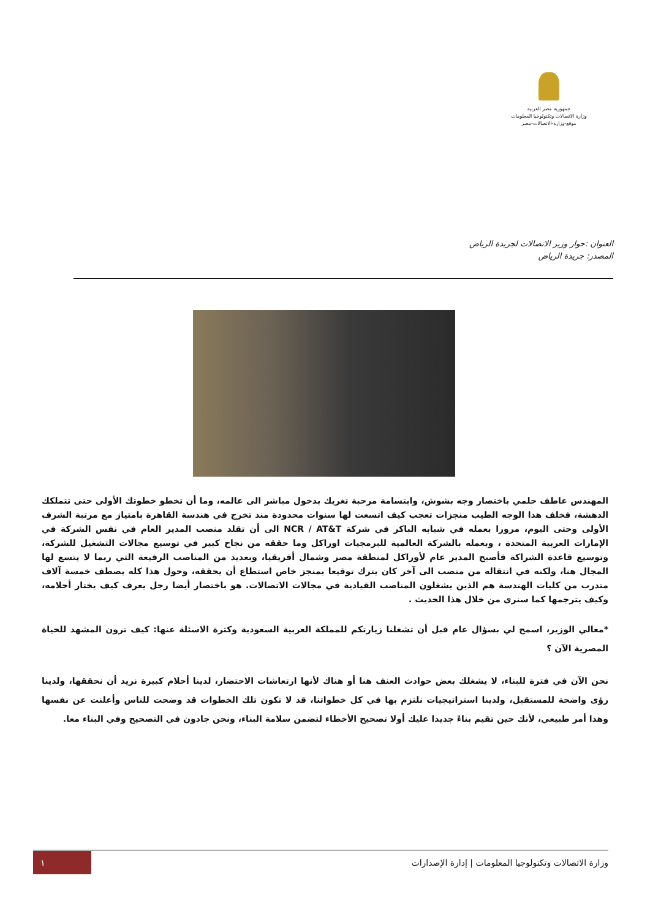جمهورية مصر العربية
وزارة الاتصالات وتكنولوجيا المعلومات
موقع-وزارة-الاتصالات-مصر
العنوان :حوار وزير الاتصالات لجريدة الرياض
المصدر: جريدة الرياض
المهندس عاطف حلمي باختصار وجه بشوش، وابتسامة مرحبة تغريك بدخول مباشر الى عالمه، وما أن تخطو خطوتك الأولى حتى تتملكك الدهشة، فخلف هذا الوجه الطيب منجزات تعجب كيف اتسعت لها سنوات محدودة منذ تخرج في هندسة القاهرة بامتياز مع مرتبة الشرف الأولى وحتى اليوم، مرورا بعمله في شبابه الباكر في شركة NCR / AT&T الى أن تقلد منصب المدير العام في نفس الشركة في الإمارات العربية المتحدة ، وبعمله بالشركة العالمية للبرمجيات اوراكل وما حققه من نجاح كبير في توسيع مجالات التشغيل للشركة، وتوسيع قاعدة الشراكة فأصبح المدير عام لأوراكل لمنطقة مصر وشمال أفريقيا، وبعديد من المناصب الرفيعة التي ربما لا يتسع لها المجال هنا، ولكنه في انتقاله من منصب الى آخر كان يترك توقيعا بمنجز خاص استطاع أن يحققه، وحول هذا كله يصطف خمسة آلاف متدرب من كليات الهندسة هم الذين يشغلون المناصب القيادية في مجالات الاتصالات. هو باختصار أيضا رجل يعرف كيف يختار أحلامه، وكيف يترجمها كما سنرى من خلال هذا الحديث .
*معالي الوزير، اسمح لي بسؤال عام قبل أن تشغلنا زيارتكم للمملكة العربية السعودية وكثرة الاسئلة عنها: كيف ترون المشهد للحياة المصرية الآن ؟
نحن الآن في فترة للبناء، لا يشغلك بعض حوادث العنف هنا أو هناك لأنها ارتعاشات الاحتضار، لدينا أحلام كبيرة نريد أن نحققها، ولدينا رؤى واضحة للمستقبل، ولدينا استراتيجيات نلتزم بها في كل خطواتنا، قد لا تكون تلك الخطوات قد وضحت للناس وأعلنت عن نفسها وهذا أمر طبيعي، لأنك حين تقيم بناءً جديدا عليك أولا تصحيح الأخطاء لتضمن سلامة البناء، ونحن جادون في التصحيح وفي البناء معا.
وزارة الاتصالات وتكنولوجيا المعلومات | إدارة الإصدارات ١